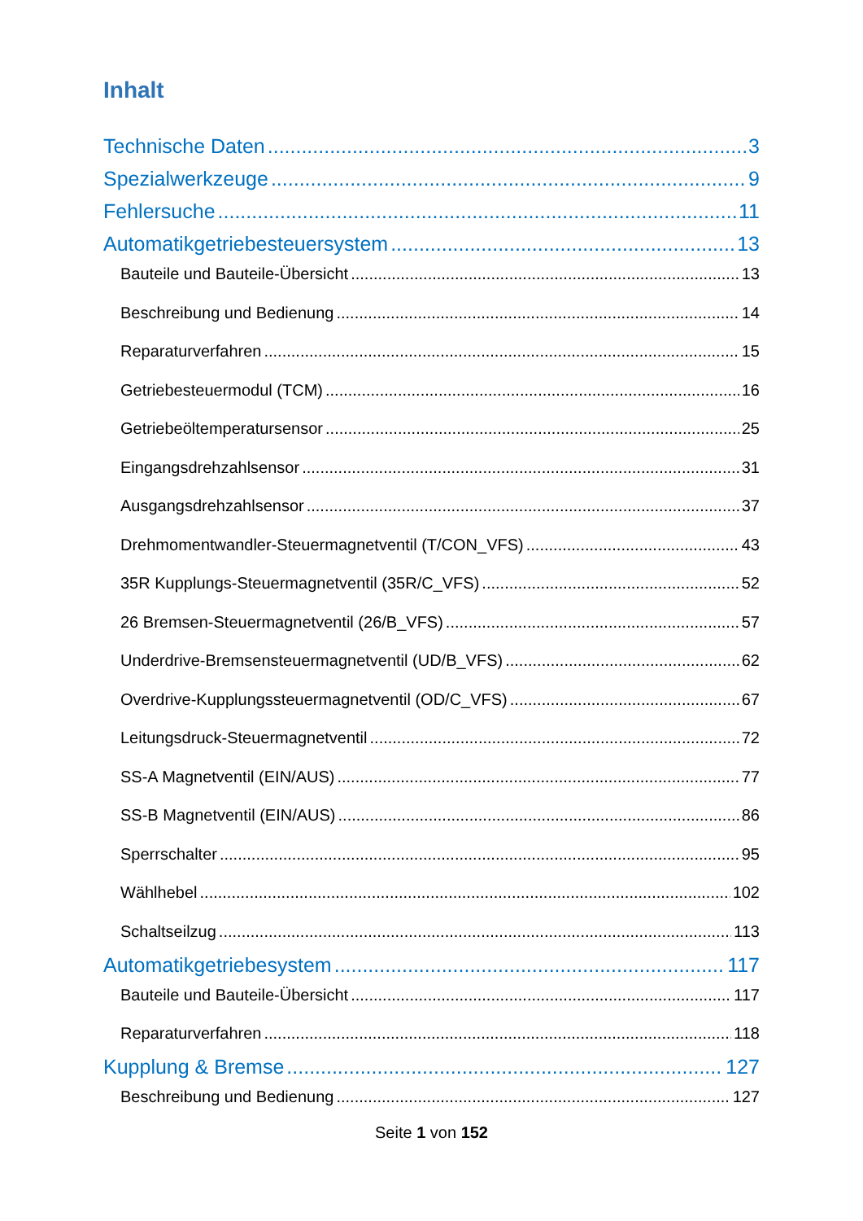Inhalt
Technische Daten 3
Spezialwerkzeuge 9
Fehlersuche 11
Automatikgetriebesteuersystem 13
Bauteile und Bauteile-Übersicht 13
Beschreibung und Bedienung 14
Reparaturverfahren 15
Getriebesteuermodul (TCM) 16
Getriebeöltemperatursensor 25
Eingangsdrehzahlsensor 31
Ausgangsdrehzahlsensor 37
Drehmomentwandler-Steuermagnetventil (T/CON_VFS) 43
35R Kupplungs-Steuermagnetventil (35R/C_VFS) 52
26 Bremsen-Steuermagnetventil (26/B_VFS) 57
Underdrive-Bremsensteuermagnetventil (UD/B_VFS) 62
Overdrive-Kupplungssteuermagnetventil (OD/C_VFS) 67
Leitungsdruck-Steuermagnetventil 72
SS-A Magnetventil (EIN/AUS) 77
SS-B Magnetventil (EIN/AUS) 86
Sperrschalter 95
Wählhebel 102
Schaltseilzug 113
Automatikgetriebesystem 117
Bauteile und Bauteile-Übersicht 117
Reparaturverfahren 118
Kupplung & Bremse 127
Beschreibung und Bedienung 127
Seite 1 von 152